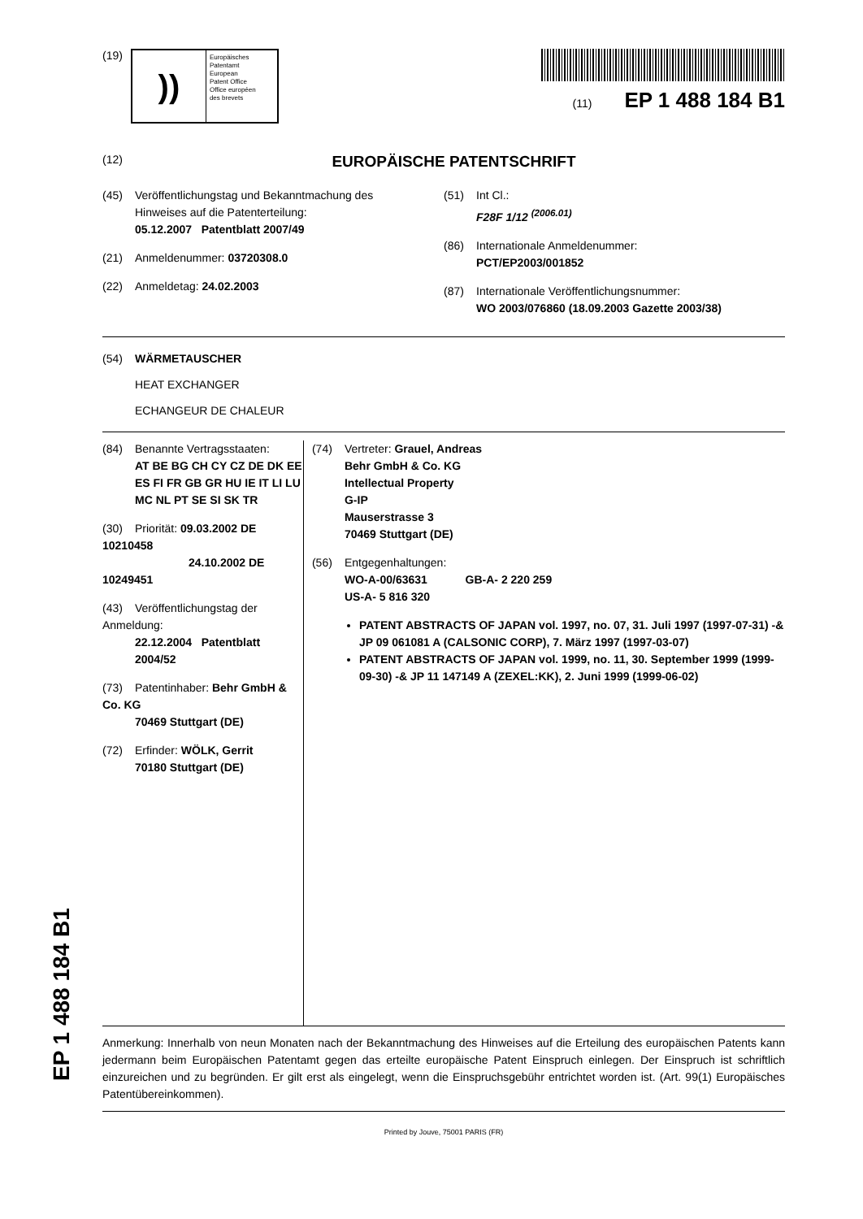(19)
))
Europäisches
Patentamt
European
Patent Office
Office européen
des brevets
(11) EP 1 488 184 B1
(12) EUROPÄISCHE PATENTSCHRIFT
(45) Veröffentlichungstag und Bekanntmachung des
Hinweises auf die Patenterteilung:
05.12.2007 Patentblatt 2007/49
(21) Anmeldenummer: 03720308.0
(22) Anmeldetag: 24.02.2003
(51) Int Cl.:
F28F 1/12 <sup>(2006.01)</sup>
(86) Internationale Anmeldenummer:
PCT/EP2003/001852
(87) Internationale Veröffentlichungsnummer:
WO 2003/076860 (18.09.2003 Gazette 2003/38)
(54) WÄRMETAUSCHER
HEAT EXCHANGER
ECHANGEUR DE CHALEUR
(84) Benannte Vertragsstaaten:
AT BE BG CH CY CZ DE DK EE ES FI FR GB GR HU IE IT LI LU MC NL PT SE SI SK TR
(30) Priorität: 09.03.2002 DE 10210458
24.10.2002 DE 10249451
(43) Veröffentlichungstag der Anmeldung:
22.12.2004 Patentblatt 2004/52
(73) Patentinhaber: Behr GmbH & Co. KG
70469 Stuttgart (DE)
(72) Erfinder: WÖLK, Gerrit
70180 Stuttgart (DE)
(74) Vertreter: Grauel, Andreas
Behr GmbH & Co. KG
Intellectual Property
G-IP
Mauserstrasse 3
70469 Stuttgart (DE)
(56) Entgegenhaltungen:
WO-A-00/63631 GB-A- 2 220 259
US-A- 5 816 320
PATENT ABSTRACTS OF JAPAN vol. 1997, no. 07, 31. Juli 1997 (1997-07-31) -& JP 09 061081 A (CALSONIC CORP), 7. März 1997 (1997-03-07)
PATENT ABSTRACTS OF JAPAN vol. 1999, no. 11, 30. September 1999 (1999-09-30) -& JP 11 147149 A (ZEXEL:KK), 2. Juni 1999 (1999-06-02)
Anmerkung: Innerhalb von neun Monaten nach der Bekanntmachung des Hinweises auf die Erteilung des europäischen Patents kann jedermann beim Europäischen Patentamt gegen das erteilte europäische Patent Einspruch einlegen. Der Einspruch ist schriftlich einzureichen und zu begründen. Er gilt erst als eingelegt, wenn die Einspruchsgebühr entrichtet worden ist. (Art. 99(1) Europäisches Patentübereinkommen).
Printed by Jouve, 75001 PARIS (FR)
EP 1 488 184 B1